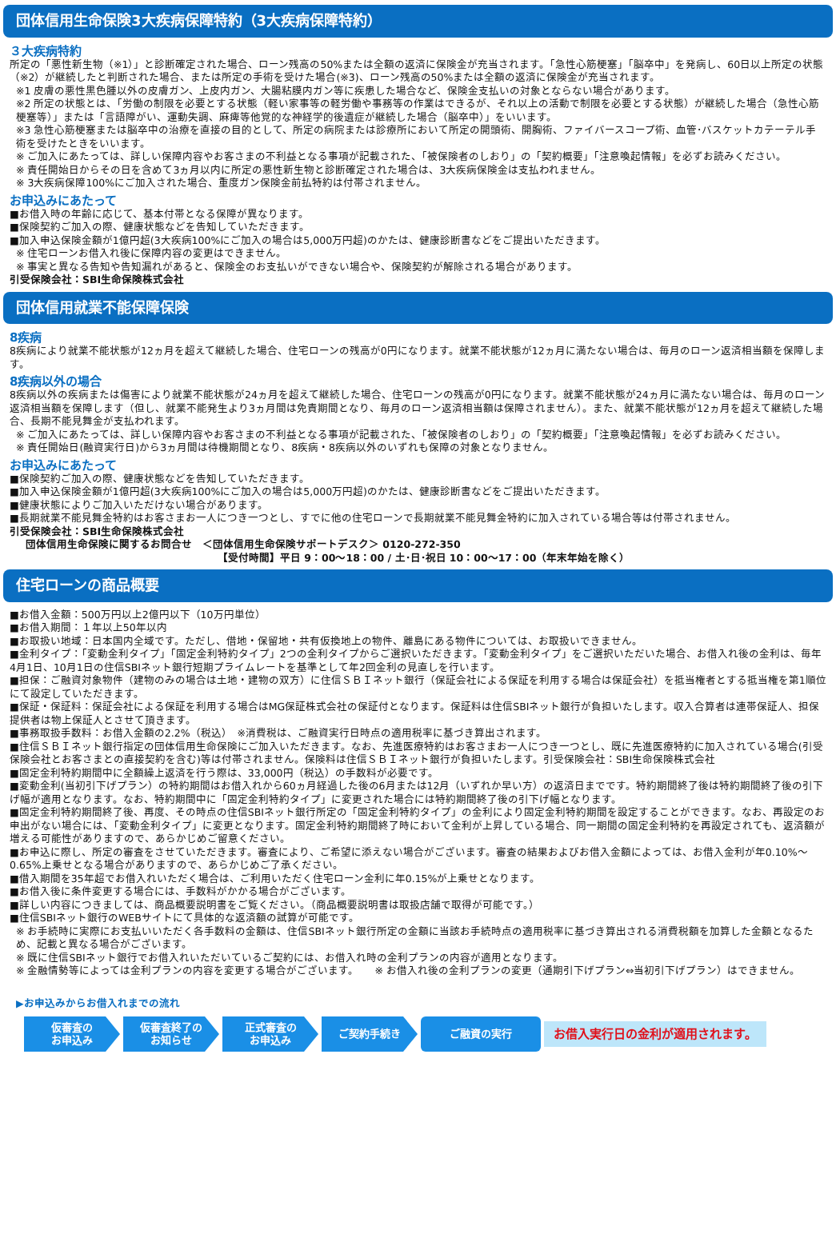団体信用生命保険3大疾病保障特約（3大疾病保障特約）
３大疾病特約
所定の「悪性新生物（※1）」と診断確定された場合、ローン残高の50%または全額の返済に保険金が充当されます。「急性心筋梗塞」「脳卒中」を発病し、60日以上所定の状態（※2）が継続したと判断された場合、または所定の手術を受けた場合(※3)、ローン残高の50%または全額の返済に保険金が充当されます。
※1 皮膚の悪性黒色腫以外の皮膚ガン、上皮内ガン、大腸粘膜内ガン等に疾患した場合など、保険金支払いの対象とならない場合があります。
※2 所定の状態とは、「労働の制限を必要とする状態（軽い家事等の軽労働や事務等の作業はできるが、それ以上の活動で制限を必要とする状態）が継続した場合（急性心筋梗塞等）」または「言語障がい、運動失調、麻痺等他覚的な神経学的後遺症が継続した場合（脳卒中）」をいいます。
※3 急性心筋梗塞または脳卒中の治療を直接の目的として、所定の病院または診療所において所定の開頭術、開胸術、ファイバースコープ術、血管･バスケットカテーテル手術を受けたときをいいます。
※ ご加入にあたっては、詳しい保障内容やお客さまの不利益となる事項が記載された、「被保険者のしおり」の「契約概要」「注意喚起情報」を必ずお読みください。
※ 責任開始日からその日を含めて3ヵ月以内に所定の悪性新生物と診断確定された場合は、3大疾病保険金は支払われません。
※ 3大疾病保障100%にご加入された場合、重度ガン保険金前払特約は付帯されません。
お申込みにあたって
■お借入時の年齢に応じて、基本付帯となる保障が異なります。
■保険契約ご加入の際、健康状態などを告知していただきます。
■加入申込保険金額が1億円超(3大疾病100%にご加入の場合は5,000万円超)のかたは、健康診断書などをご提出いただきます。
※ 住宅ローンお借入れ後に保障内容の変更はできません。
※ 事実と異なる告知や告知漏れがあると、保険金のお支払いができない場合や、保険契約が解除される場合があります。
引受保険会社：SBI生命保険株式会社
団体信用就業不能保障保険
8疾病
8疾病により就業不能状態が12ヵ月を超えて継続した場合、住宅ローンの残高が0円になります。就業不能状態が12ヵ月に満たない場合は、毎月のローン返済相当額を保障します。
8疾病以外の場合
8疾病以外の疾病または傷害により就業不能状態が24ヵ月を超えて継続した場合、住宅ローンの残高が0円になります。就業不能状態が24ヵ月に満たない場合は、毎月のローン返済相当額を保障します（但し、就業不能発生より3ヵ月間は免責期間となり、毎月のローン返済相当額は保障されません）。また、就業不能状態が12ヵ月を超えて継続した場合、長期不能見舞金が支払われます。
※ ご加入にあたっては、詳しい保障内容やお客さまの不利益となる事項が記載された、「被保険者のしおり」の「契約概要」「注意喚起情報」を必ずお読みください。
※ 責任開始日(融資実行日)から3ヵ月間は待機期間となり、8疾病・8疾病以外のいずれも保障の対象となりません。
お申込みにあたって
■保険契約ご加入の際、健康状態などを告知していただきます。
■加入申込保険金額が1億円超(3大疾病100%にご加入の場合は5,000万円超)のかたは、健康診断書などをご提出いただきます。
■健康状態によりご加入いただけない場合があります。
■長期就業不能見舞金特約はお客さまお一人につき一つとし、すでに他の住宅ローンで長期就業不能見舞金特約に加入されている場合等は付帯されません。
引受保険会社：SBI生命保険株式会社
団体信用生命保険に関するお問合せ　＜団体信用生命保険サポートデスク＞ 0120-272-350
【受付時間】平日 9：00～18：00 / 土･日･祝日 10：00～17：00（年末年始を除く）
住宅ローンの商品概要
■お借入金額：500万円以上2億円以下（10万円単位）
■お借入期間：１年以上50年以内
■お取扱い地域：日本国内全域です。ただし、借地・保留地・共有仮換地上の物件、離島にある物件については、お取扱いできません。
■金利タイプ：「変動金利タイプ」「固定金利特約タイプ」2つの金利タイプからご選択いただきます。「変動金利タイプ」をご選択いただいた場合、お借入れ後の金利は、毎年4月1日、10月1日の住信SBIネット銀行短期プライムレートを基準として年2回金利の見直しを行います。
■担保：ご融資対象物件（建物のみの場合は土地・建物の双方）に住信ＳＢＩネット銀行（保証会社による保証を利用する場合は保証会社）を抵当権者とする抵当権を第1順位にて設定していただきます。
■保証・保証料：保証会社による保証を利用する場合はMG保証株式会社の保証付となります。保証料は住信SBIネット銀行が負担いたします。収入合算者は連帯保証人、担保提供者は物上保証人とさせて頂きます。
■事務取扱手数料：お借入金額の2.2%（税込）　※消費税は、ご融資実行日時点の適用税率に基づき算出されます。
■住信ＳＢＩネット銀行指定の団体信用生命保険にご加入いただきます。なお、先進医療特約はお客さまお一人につき一つとし、既に先進医療特約に加入されている場合(引受保険会社とお客さまとの直接契約を含む)等は付帯されません。保険料は住信ＳＢＩネット銀行が負担いたします。引受保険会社：SBI生命保険株式会社
■固定金利特約期間中に全額繰上返済を行う際は、33,000円（税込）の手数料が必要です。
■変動金利(当初引下げプラン）の特約期間はお借入れから60ヵ月経過した後の6月または12月（いずれか早い方）の返済日までです。特約期間終了後は特約期間終了後の引下げ幅が適用となります。なお、特約期間中に「固定金利特約タイプ」に変更された場合には特約期間終了後の引下げ幅となります。
■固定金利特約期間終了後、再度、その時点の住信SBIネット銀行所定の「固定金利特約タイプ」の金利により固定金利特約期間を設定することができます。なお、再設定のお申出がない場合には、「変動金利タイプ」に変更となります。固定金利特約期間終了時において金利が上昇している場合、同一期間の固定金利特約を再設定されても、返済額が増える可能性がありますので、あらかじめご留意ください。
■お申込に際し、所定の審査をさせていただきます。審査により、ご希望に添えない場合がございます。審査の結果およびお借入金額によっては、お借入金利が年0.10%～0.65%上乗せとなる場合がありますので、あらかじめご了承ください。
■借入期間を35年超でお借入れいただく場合は、ご利用いただく住宅ローン金利に年0.15%が上乗せとなります。
■お借入後に条件変更する場合には、手数料がかかる場合がございます。
■詳しい内容につきましては、商品概要説明書をご覧ください。（商品概要説明書は取扱店舗で取得が可能です。）
■住信SBIネット銀行のWEBサイトにて具体的な返済額の試算が可能です。
※ お手続時に実際にお支払いいただく各手数料の金額は、住信SBIネット銀行所定の金額に当該お手続時点の適用税率に基づき算出される消費税額を加算した金額となるため、記載と異なる場合がございます。
※ 既に住信SBIネット銀行でお借入れいただいているご契約には、お借入れ時の金利プランの内容が適用となります。
※ 金融情勢等によっては金利プランの内容を変更する場合がございます。　　※ お借入れ後の金利プランの変更（通期引下げプラン⇔当初引下げプラン）はできません。
▶お申込みからお借入れまでの流れ
仮審査の
お申込み
仮審査終了の
お知らせ
正式審査の
お申込み
ご契約手続き ご融資の実行
お借入実行日の金利が適用されます。